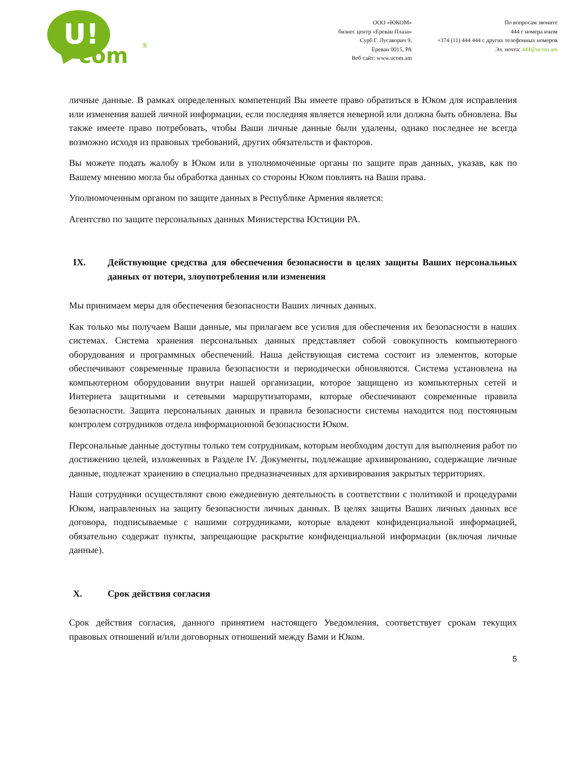U!
com
®
ООО «ЮКОМ»
бизнес центр «Ереван Плаза»
Сурб Г. Лусаворич 9,
Ереван 0015, РА
Веб сайт: www.ucom.am
По вопросам звоните
444 с номера юком
+374 (11) 444 444 с других телефонных номеров
Эл. почта: 444@ucom.am
личные данные. В рамках определенных компетенций Вы имеете право обратиться в Юком для исправления или изменения вашей личной информации, если последняя является неверной или должна быть обновлена. Вы также имеете право потребовать, чтобы Ваши личные данные были удалены, однако последнее не всегда возможно исходя из правовых требований, других обязательств и факторов.
Вы можете подать жалобу в Юком или в уполномоченные органы по защите прав данных, указав, как по Вашему мнению могла бы обработка данных со стороны Юком повлиять на Ваши права.
Уполномоченным органом по защите данных в Республике Армения является:
Агентство по защите персональных данных Министерства Юстиции РА.
IX. Действующие средства для обеспечения безопасности в целях защиты Ваших персональных данных от потери, злоупотребления или изменения
Мы принимаем меры для обеспечения безопасности Ваших личных данных.
Как только мы получаем Ваши данные, мы прилагаем все усилия для обеспечения их безопасности в наших системах. Система хранения персональных данных представляет собой совокупность компьютерного оборудования и программных обеспечений. Наша действующая система состоит из элементов, которые обеспечивают современные правила безопасности и периодически обновляются. Система установлена на компьютерном оборудовании внутри нашей организации, которое защищено из компьютерных сетей и Интернета защитными и сетевыми маршрутизаторами, которые обеспечивают современные правила безопасности. Защита персональных данных и правила безопасности системы находится под постоянным контролем сотрудников отдела информационной безопасности Юком.
Персональные данные доступны только тем сотрудникам, которым необходим доступ для выполнения работ по достижению целей, изложенных в Разделе IV. Документы, подлежащие архивированию, содержащие личные данные, подлежат хранению в специально предназначенных для архивирования закрытых территориях.
Наши сотрудники осуществляют свою ежедневную деятельность в соответствии с политикой и процедурами Юком, направленных на защиту безопасности личных данных. В целях защиты Ваших личных данных все договора, подписываемые с нашими сотрудниками, которые владеют конфиденциальной информацией, обязательно содержат пункты, запрещающие раскрытие конфиденциальной информации (включая личные данные).
X. Срок действия согласия
Срок действия согласия, данного принятием настоящего Уведомления, соответствует срокам текущих правовых отношений и/или договорных отношений между Вами и Юком.
5